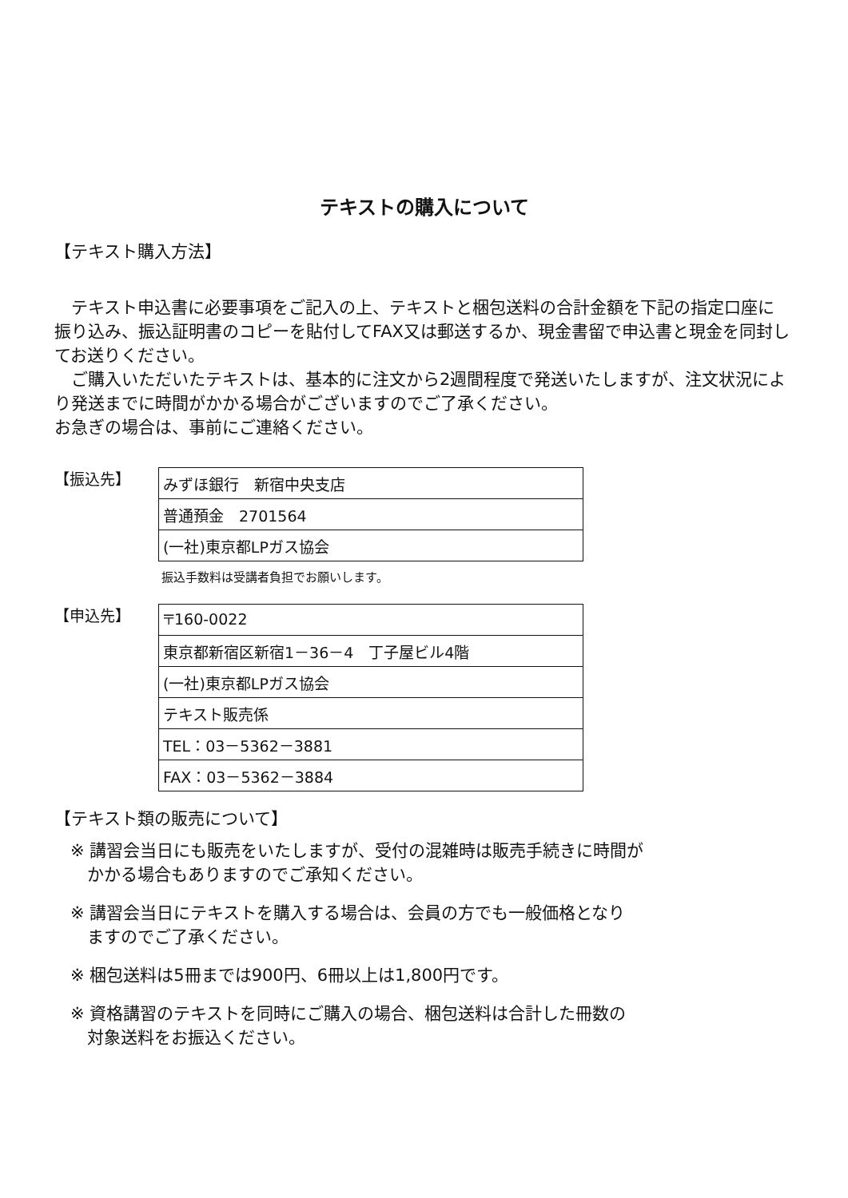テキストの購入について
【テキスト購入方法】
　テキスト申込書に必要事項をご記入の上、テキストと梱包送料の合計金額を下記の指定口座に振り込み、振込証明書のコピーを貼付してFAX又は郵送するか、現金書留で申込書と現金を同封してお送りください。
　ご購入いただいたテキストは、基本的に注文から2週間程度で発送いたしますが、注文状況により発送までに時間がかかる場合がございますのでご了承ください。
お急ぎの場合は、事前にご連絡ください。
【振込先】
| みずほ銀行 新宿中央支店 |
| 普通預金 2701564 |
| (一社)東京都LPガス協会 |
振込手数料は受講者負担でお願いします。
【申込先】
| 〒160-0022 |
| 東京都新宿区新宿1－36－4 丁子屋ビル4階 |
| (一社)東京都LPガス協会 |
| テキスト販売係 |
| TEL：03－5362－3881 |
| FAX：03－5362－3884 |
【テキスト類の販売について】
※ 講習会当日にも販売をいたしますが、受付の混雑時は販売手続きに時間が
　かかる場合もありますのでご承知ください。
※ 講習会当日にテキストを購入する場合は、会員の方でも一般価格となり
　ますのでご了承ください。
※ 梱包送料は5冊までは900円、6冊以上は1,800円です。
※ 資格講習のテキストを同時にご購入の場合、梱包送料は合計した冊数の
　対象送料をお振込ください。